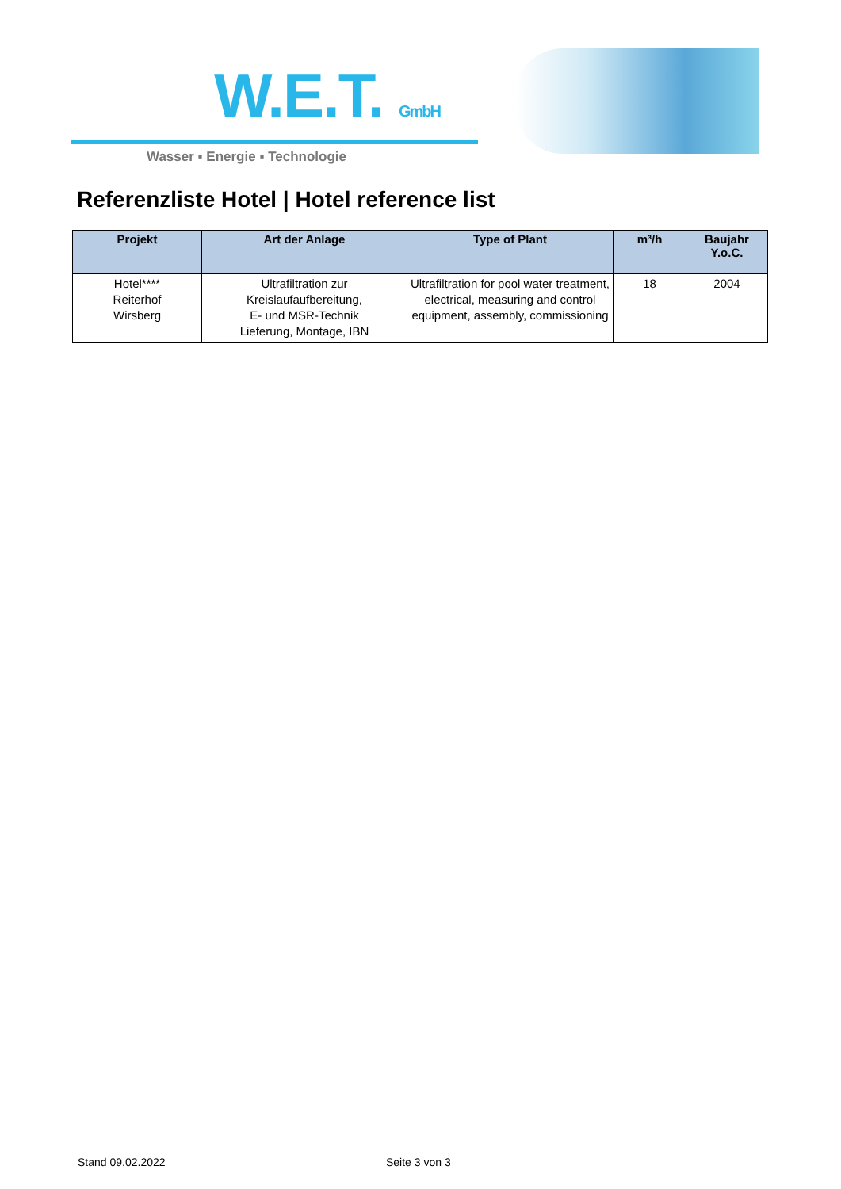W.E.T. GmbH
Wasser ▪ Energie ▪ Technologie
Referenzliste Hotel | Hotel reference list
| Projekt | Art der Anlage | Type of Plant | m³/h | Baujahr Y.o.C. |
| --- | --- | --- | --- | --- |
| Hotel**** Reiterhof Wirsberg | Ultrafiltration zur Kreislaufaufbereitung, E- und MSR-Technik Lieferung, Montage, IBN | Ultrafiltration for pool water treatment, electrical, measuring and control equipment, assembly, commissioning | 18 | 2004 |
Stand 09.02.2022 Seite 3 von 3